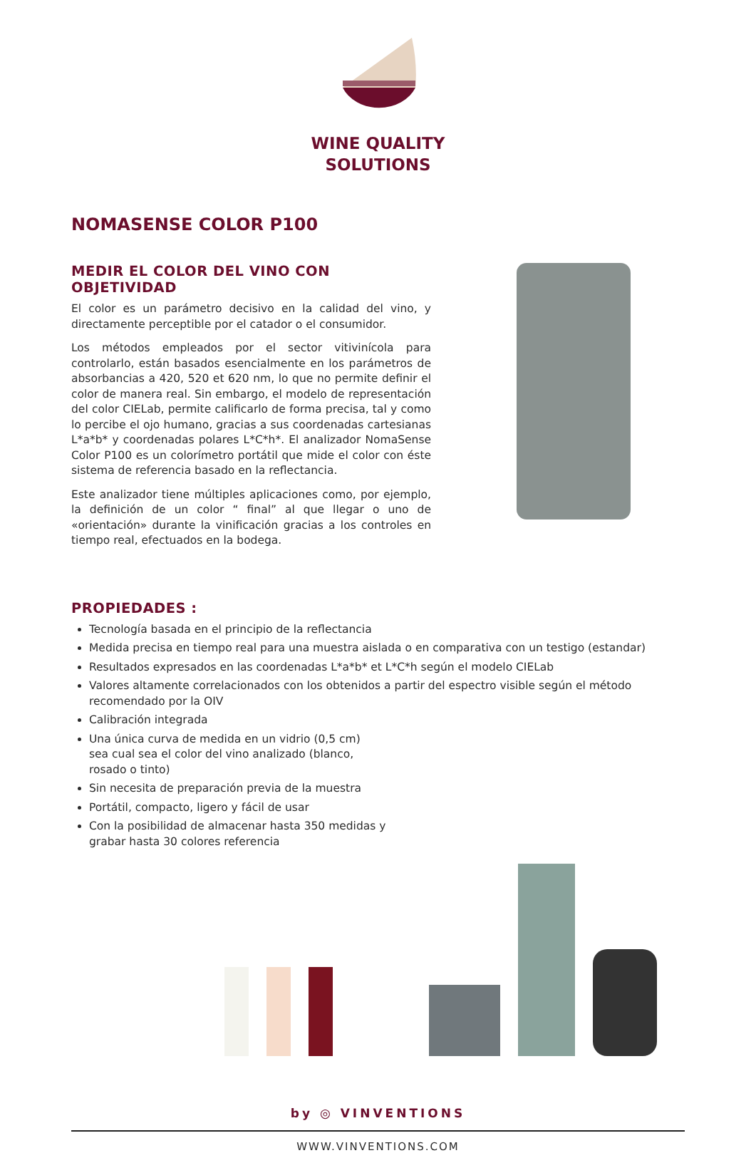WINE QUALITY
SOLUTIONS
NOMASENSE COLOR P100
MEDIR EL COLOR DEL VINO CON OBJETIVIDAD
El color es un parámetro decisivo en la calidad del vino, y directamente perceptible por el catador o el consumidor.
Los métodos empleados por el sector vitivinícola para controlarlo, están basados esencialmente en los parámetros de absorbancias a 420, 520 et 620 nm, lo que no permite definir el color de manera real. Sin embargo, el modelo de representación del color CIELab, permite calificarlo de forma precisa, tal y como lo percibe el ojo humano, gracias a sus coordenadas cartesianas L*a*b* y coordenadas polares L*C*h*. El analizador NomaSense Color P100 es un colorímetro portátil que mide el color con éste sistema de referencia basado en la reflectancia.
Este analizador tiene múltiples aplicaciones como, por ejemplo, la definición de un color “ final” al que llegar o uno de «orientación» durante la vinificación gracias a los controles en tiempo real, efectuados en la bodega.
PROPIEDADES :
Tecnología basada en el principio de la reflectancia
Medida precisa en tiempo real para una muestra aislada o en comparativa con un testigo (estandar)
Resultados expresados en las coordenadas L*a*b* et L*C*h según el modelo CIELab
Valores altamente correlacionados con los obtenidos a partir del espectro visible según el método recomendado por la OIV
Calibración integrada
Una única curva de medida en un vidrio (0,5 cm) sea cual sea el color del vino analizado (blanco, rosado o tinto)
Sin necesita de preparación previa de la muestra
Portátil, compacto, ligero y fácil de usar
Con la posibilidad de almacenar hasta 350 medidas y grabar hasta 30 colores referencia
by ◎ VINVENTIONS
WWW.VINVENTIONS.COM